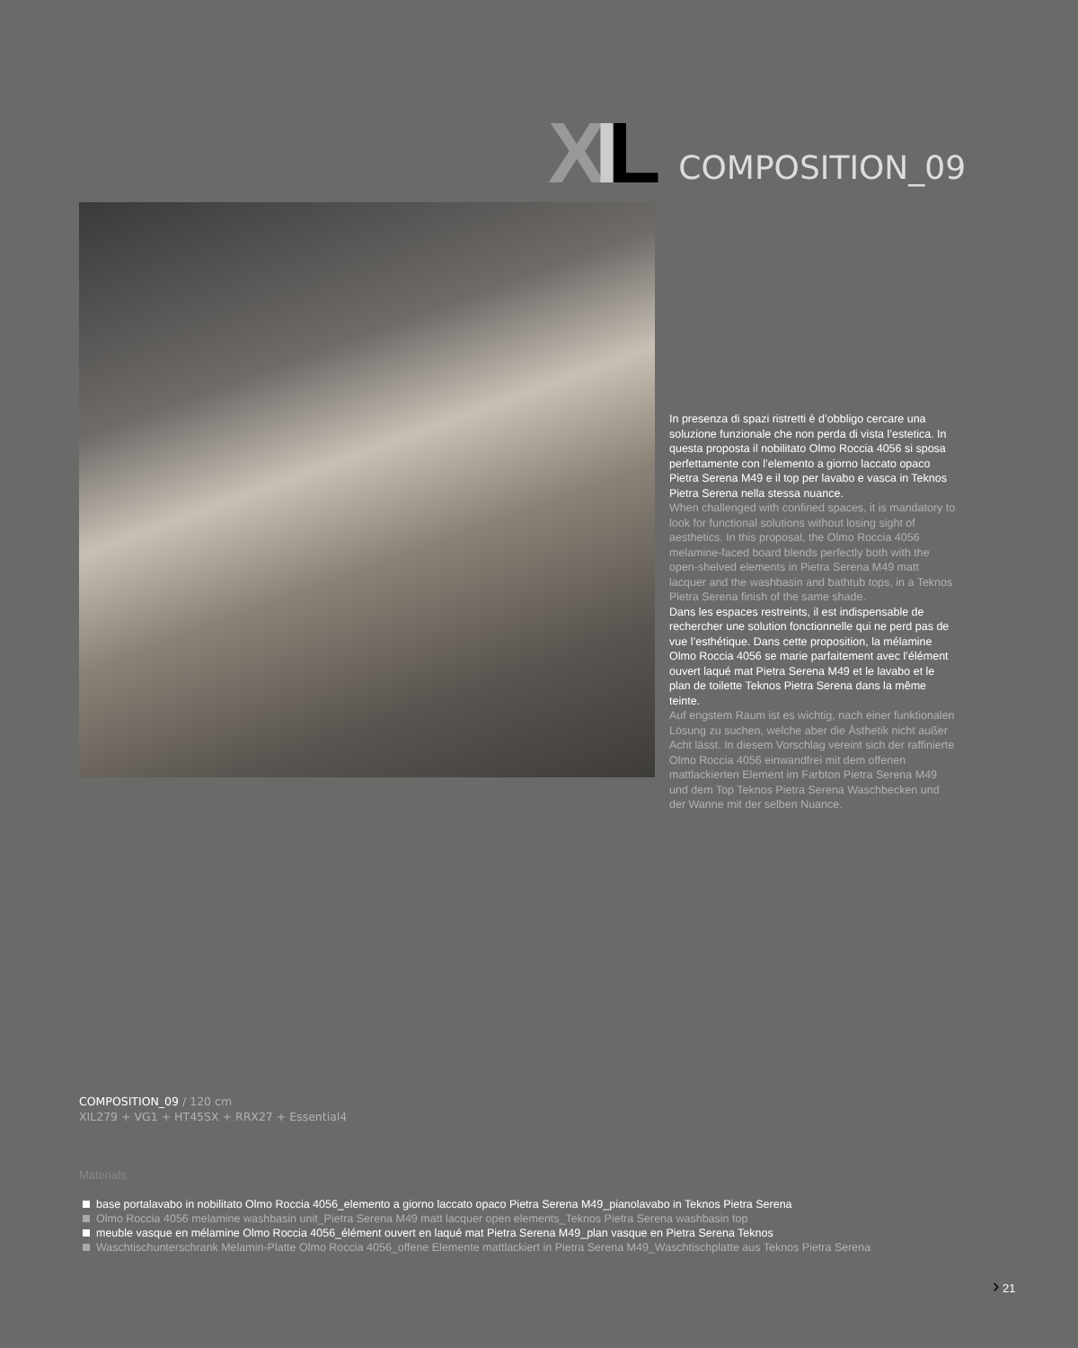XIL
COMPOSITION_09
In presenza di spazi ristretti è d’obbligo cercare una soluzione funzionale che non perda di vista l’estetica. In questa proposta il nobilitato Olmo Roccia 4056 si sposa perfettamente con l’elemento a giorno laccato opaco Pietra Serena M49 e il top per lavabo e vasca in Teknos Pietra Serena nella stessa nuance.
When challenged with confined spaces, it is mandatory to look for functional solutions without losing sight of aesthetics. In this proposal, the Olmo Roccia 4056 melamine-faced board blends perfectly both with the open-shelved elements in Pietra Serena M49 matt lacquer and the washbasin and bathtub tops, in a Teknos Pietra Serena finish of the same shade.
Dans les espaces restreints, il est indispensable de rechercher une solution fonctionnelle qui ne perd pas de vue l’esthétique. Dans cette proposition, la mélamine Olmo Roccia 4056 se marie parfaitement avec l’élément ouvert laqué mat Pietra Serena M49 et le lavabo et le plan de toilette Teknos Pietra Serena dans la même teinte.
Auf engstem Raum ist es wichtig, nach einer funktionalen Lösung zu suchen, welche aber die Ästhetik nicht außer Acht lässt. In diesem Vorschlag vereint sich der raffinierte Olmo Roccia 4056 einwandfrei mit dem offenen mattlackierten Element im Farbton Pietra Serena M49 und dem Top Teknos Pietra Serena Waschbecken und der Wanne mit der selben Nuance.
COMPOSITION_09 / 120 cm
XIL279 + VG1 + HT45SX + RRX27 + Essential4
Materials
base portalavabo in nobilitato Olmo Roccia 4056_elemento a giorno laccato opaco Pietra Serena M49_pianolavabo in Teknos Pietra Serena
Olmo Roccia 4056 melamine washbasin unit_Pietra Serena M49 matt lacquer open elements_Teknos Pietra Serena washbasin top
meuble vasque en mélamine Olmo Roccia 4056_élément ouvert en laqué mat Pietra Serena M49_plan vasque en Pietra Serena Teknos
Waschtischunterschrank Melamin-Platte Olmo Roccia 4056_offene Elemente mattlackiert in Pietra Serena M49_Waschtischplatte aus Teknos Pietra Serena
› 21